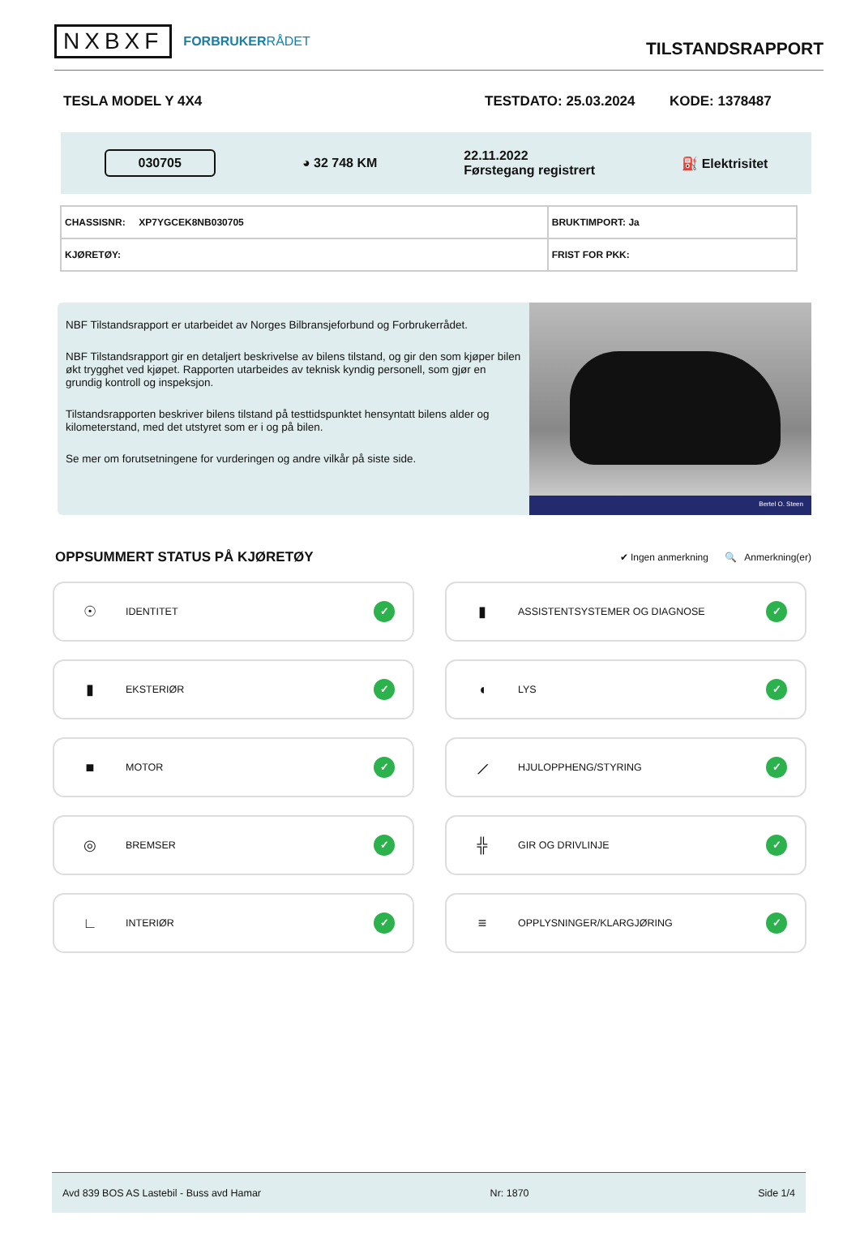NXBXF FORBRUKERRÅDET
TILSTANDSRAPPORT
TESLA MODEL Y 4X4 TESTDATO: 25.03.2024 KODE: 1378487
030705 ◕ 32 748 KM 22.11.2022
Førstegang registrert ⛽ Elektrisitet
| CHASSISNR: XP7YGCEK8NB030705 | BRUKTIMPORT: Ja |
| KJØRETØY: | FRIST FOR PKK: |
NBF Tilstandsrapport er utarbeidet av Norges Bilbransjeforbund og Forbrukerrådet.
NBF Tilstandsrapport gir en detaljert beskrivelse av bilens tilstand, og gir den som kjøper bilen økt trygghet ved kjøpet. Rapporten utarbeides av teknisk kyndig personell, som gjør en grundig kontroll og inspeksjon.
Tilstandsrapporten beskriver bilens tilstand på testtidspunktet hensyntatt bilens alder og kilometerstand, med det utstyret som er i og på bilen.
Se mer om forutsetningene for vurderingen og andre vilkår på siste side.
Bertel O. Steen
OPPSUMMERT STATUS PÅ KJØRETØY
✔ Ingen anmerkning 🔍 Anmerkning(er)
☉ IDENTITET ✓
▮ ASSISTENTSYSTEMER OG DIAGNOSE ✓
▮ EKSTERIØR ✓
◖ LYS ✓
■ MOTOR ✓
⟋ HJULOPPHENG/STYRING ✓
◎ BREMSER ✓
╬ GIR OG DRIVLINJE ✓
∟ INTERIØR ✓
≡ OPPLYSNINGER/KLARGJØRING ✓
Avd 839 BOS AS Lastebil - Buss avd Hamar Nr: 1870 Side 1/4